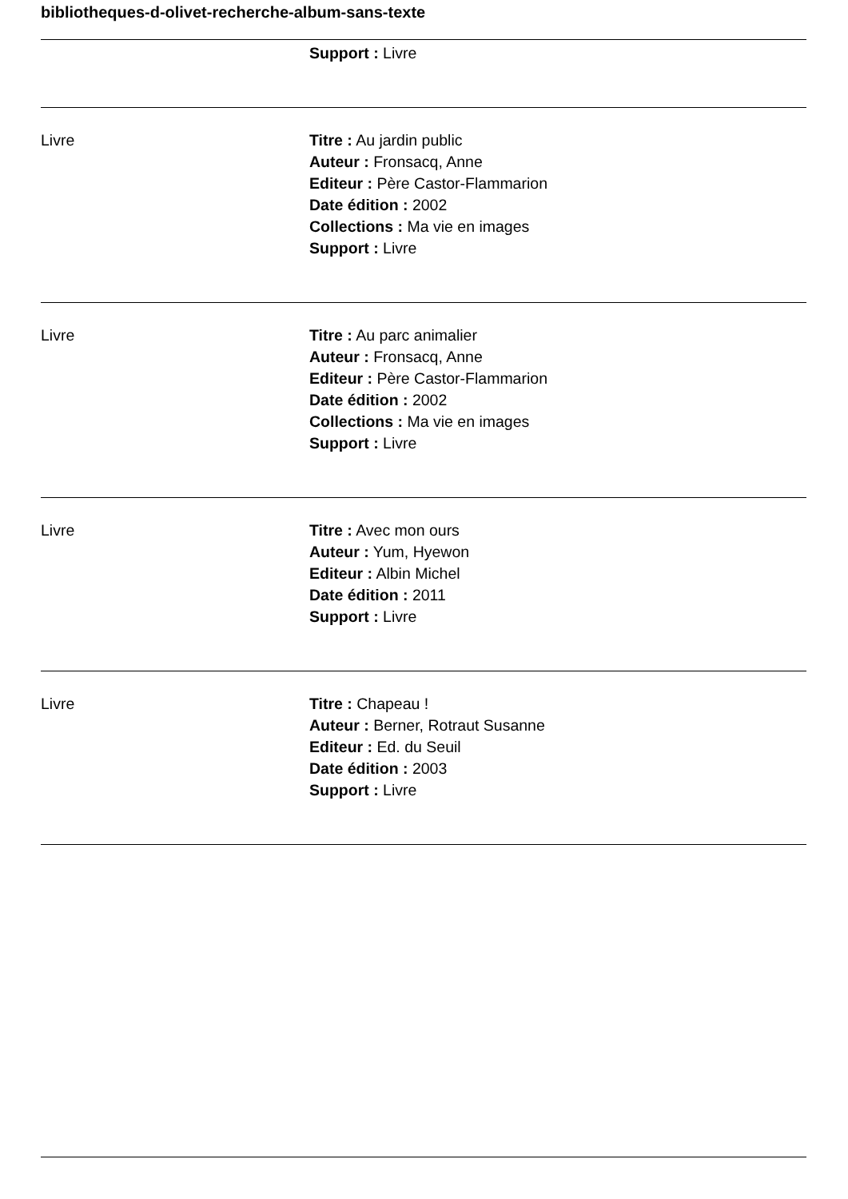bibliotheques-d-olivet-recherche-album-sans-texte
| | Support : Livre |
| Livre | Titre : Au jardin public Auteur : Fronsacq, Anne Editeur : Père Castor-Flammarion Date édition : 2002 Collections : Ma vie en images Support : Livre |
| Livre | Titre : Au parc animalier Auteur : Fronsacq, Anne Editeur : Père Castor-Flammarion Date édition : 2002 Collections : Ma vie en images Support : Livre |
| Livre | Titre : Avec mon ours Auteur : Yum, Hyewon Editeur : Albin Michel Date édition : 2011 Support : Livre |
| Livre | Titre : Chapeau ! Auteur : Berner, Rotraut Susanne Editeur : Ed. du Seuil Date édition : 2003 Support : Livre |